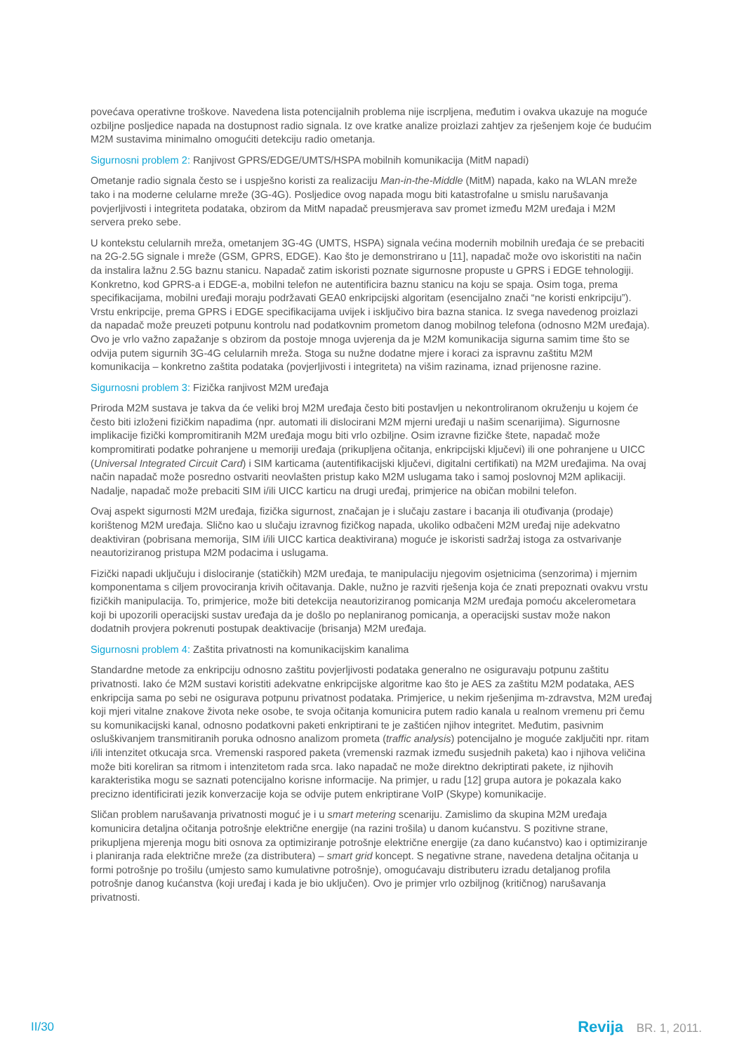povećava operativne troškove. Navedena lista potencijalnih problema nije iscrpljena, međutim i ovakva ukazuje na moguće ozbiljne posljedice napada na dostupnost radio signala. Iz ove kratke analize proizlazi zahtjev za rješenjem koje će budućim M2M sustavima minimalno omogućiti detekciju radio ometanja.
Sigurnosni problem 2: Ranjivost GPRS/EDGE/UMTS/HSPA mobilnih komunikacija (MitM napadi)
Ometanje radio signala često se i uspješno koristi za realizaciju Man-in-the-Middle (MitM) napada, kako na WLAN mreže tako i na moderne celularne mreže (3G-4G). Posljedice ovog napada mogu biti katastrofalne u smislu narušavanja povjerljivosti i integriteta podataka, obzirom da MitM napadač preusmjerava sav promet između M2M uređaja i M2M servera preko sebe.
U kontekstu celularnih mreža, ometanjem 3G-4G (UMTS, HSPA) signala većina modernih mobilnih uređaja će se prebaciti na 2G-2.5G signale i mreže (GSM, GPRS, EDGE). Kao što je demonstrirano u [11], napadač može ovo iskoristiti na način da instalira lažnu 2.5G baznu stanicu. Napadač zatim iskoristi poznate sigurnosne propuste u GPRS i EDGE tehnologiji. Konkretno, kod GPRS-a i EDGE-a, mobilni telefon ne autentificira baznu stanicu na koju se spaja. Osim toga, prema specifikacijama, mobilni uređaji moraju podržavati GEA0 enkripcijski algoritam (esencijalno znači “ne koristi enkripciju”). Vrstu enkripcije, prema GPRS i EDGE specifikacijama uvijek i isključivo bira bazna stanica. Iz svega navedenog proizlazi da napadač može preuzeti potpunu kontrolu nad podatkovnim prometom danog mobilnog telefona (odnosno M2M uređaja). Ovo je vrlo važno zapažanje s obzirom da postoje mnoga uvjerenja da je M2M komunikacija sigurna samim time što se odvija putem sigurnih 3G-4G celularnih mreža. Stoga su nužne dodatne mjere i koraci za ispravnu zaštitu M2M komunikacija – konkretno zaštita podataka (povjerljivosti i integriteta) na višim razinama, iznad prijenosne razine.
Sigurnosni problem 3: Fizička ranjivost M2M uređaja
Priroda M2M sustava je takva da će veliki broj M2M uređaja često biti postavljen u nekontroliranom okruženju u kojem će često biti izloženi fizičkim napadima (npr. automati ili dislocirani M2M mjerni uređaji u našim scenarijima). Sigurnosne implikacije fizički kompromitiranih M2M uređaja mogu biti vrlo ozbiljne. Osim izravne fizičke štete, napadač može kompromitirati podatke pohranjene u memoriji uređaja (prikupljena očitanja, enkripcijski ključevi) ili one pohranjene u UICC (Universal Integrated Circuit Card) i SIM karticama (autentifikacijski ključevi, digitalni certifikati) na M2M uređajima. Na ovaj način napadač može posredno ostvariti neovlašten pristup kako M2M uslugama tako i samoj poslovnoj M2M aplikaciji. Nadalje, napadač može prebaciti SIM i/ili UICC karticu na drugi uređaj, primjerice na običan mobilni telefon.
Ovaj aspekt sigurnosti M2M uređaja, fizička sigurnost, značajan je i slučaju zastare i bacanja ili otuđivanja (prodaje) korištenog M2M uređaja. Slično kao u slučaju izravnog fizičkog napada, ukoliko odbačeni M2M uređaj nije adekvatno deaktiviran (pobrisana memorija, SIM i/ili UICC kartica deaktivirana) moguće je iskoristi sadržaj istoga za ostvarivanje neautoriziranog pristupa M2M podacima i uslugama.
Fizički napadi uključuju i dislociranje (statičkih) M2M uređaja, te manipulaciju njegovim osjetnicima (senzorima) i mjernim komponentama s ciljem provociranja krivih očitavanja. Dakle, nužno je razviti rješenja koja će znati prepoznati ovakvu vrstu fizičkih manipulacija. To, primjerice, može biti detekcija neautoriziranog pomicanja M2M uređaja pomoću akcelerometara koji bi upozorili operacijski sustav uređaja da je došlo po neplaniranog pomicanja, a operacijski sustav može nakon dodatnih provjera pokrenuti postupak deaktivacije (brisanja) M2M uređaja.
Sigurnosni problem 4: Zaštita privatnosti na komunikacijskim kanalima
Standardne metode za enkripciju odnosno zaštitu povjerljivosti podataka generalno ne osiguravaju potpunu zaštitu privatnosti. Iako će M2M sustavi koristiti adekvatne enkripcijske algoritme kao što je AES za zaštitu M2M podataka, AES enkripcija sama po sebi ne osigurava potpunu privatnost podataka. Primjerice, u nekim rješenjima m-zdravstva, M2M uređaj koji mjeri vitalne znakove života neke osobe, te svoja očitanja komunicira putem radio kanala u realnom vremenu pri čemu su komunikacijski kanal, odnosno podatkovni paketi enkriptirani te je zaštićen njihov integritet. Međutim, pasivnim osluškivanjem transmitiranih poruka odnosno analizom prometa (traffic analysis) potencijalno je moguće zaključiti npr. ritam i/ili intenzitet otkucaja srca. Vremenski raspored paketa (vremenski razmak između susjednih paketa) kao i njihova veličina može biti koreliran sa ritmom i intenzitetom rada srca. Iako napadač ne može direktno dekriptirati pakete, iz njihovih karakteristika mogu se saznati potencijalno korisne informacije. Na primjer, u radu [12] grupa autora je pokazala kako precizno identificirati jezik konverzacije koja se odvije putem enkriptirane VoIP (Skype) komunikacije.
Sličan problem narušavanja privatnosti moguć je i u smart metering scenariju. Zamislimo da skupina M2M uređaja komunicira detaljna očitanja potrošnje električne energije (na razini trošila) u danom kućanstvu. S pozitivne strane, prikupljena mjerenja mogu biti osnova za optimiziranje potrošnje električne energije (za dano kućanstvo) kao i optimiziranje i planiranja rada električne mreže (za distributera) – smart grid koncept. S negativne strane, navedena detaljna očitanja u formi potrošnje po trošilu (umjesto samo kumulativne potrošnje), omogućavaju distributeru izradu detaljanog profila potrošnje danog kućanstva (koji uređaj i kada je bio uključen). Ovo je primjer vrlo ozbiljnog (kritičnog) narušavanja privatnosti.
II/30 Revija BR. 1, 2011.